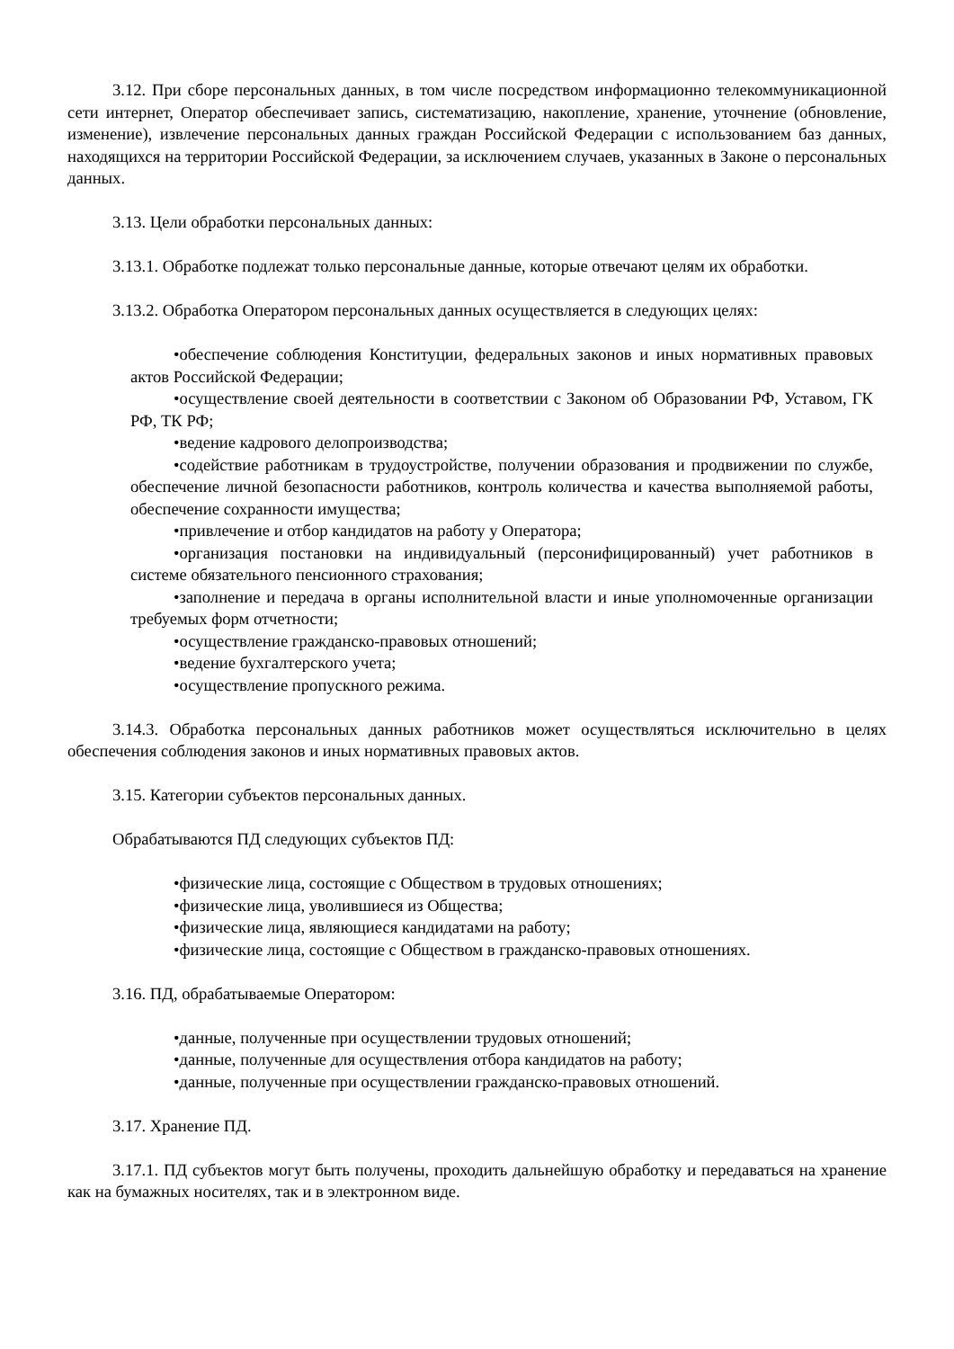3.12. При сборе персональных данных, в том числе посредством информационно телекоммуникационной сети интернет, Оператор обеспечивает запись, систематизацию, накопление, хранение, уточнение (обновление, изменение), извлечение персональных данных граждан Российской Федерации с использованием баз данных, находящихся на территории Российской Федерации, за исключением случаев, указанных в Законе о персональных данных.
3.13. Цели обработки персональных данных:
3.13.1. Обработке подлежат только персональные данные, которые отвечают целям их обработки.
3.13.2. Обработка Оператором персональных данных осуществляется в следующих целях:
•обеспечение соблюдения Конституции, федеральных законов и иных нормативных правовых актов Российской Федерации;
•осуществление своей деятельности в соответствии с Законом об Образовании РФ, Уставом, ГК РФ, ТК РФ;
•ведение кадрового делопроизводства;
•содействие работникам в трудоустройстве, получении образования и продвижении по службе, обеспечение личной безопасности работников, контроль количества и качества выполняемой работы, обеспечение сохранности имущества;
•привлечение и отбор кандидатов на работу у Оператора;
•организация постановки на индивидуальный (персонифицированный) учет работников в системе обязательного пенсионного страхования;
•заполнение и передача в органы исполнительной власти и иные уполномоченные организации требуемых форм отчетности;
•осуществление гражданско-правовых отношений;
•ведение бухгалтерского учета;
•осуществление пропускного режима.
3.14.3. Обработка персональных данных работников может осуществляться исключительно в целях обеспечения соблюдения законов и иных нормативных правовых актов.
3.15. Категории субъектов персональных данных.
Обрабатываются ПД следующих субъектов ПД:
•физические лица, состоящие с Обществом в трудовых отношениях;
•физические лица, уволившиеся из Общества;
•физические лица, являющиеся кандидатами на работу;
•физические лица, состоящие с Обществом в гражданско-правовых отношениях.
3.16. ПД, обрабатываемые Оператором:
•данные, полученные при осуществлении трудовых отношений;
•данные, полученные для осуществления отбора кандидатов на работу;
•данные, полученные при осуществлении гражданско-правовых отношений.
3.17. Хранение ПД.
3.17.1. ПД субъектов могут быть получены, проходить дальнейшую обработку и передаваться на хранение как на бумажных носителях, так и в электронном виде.